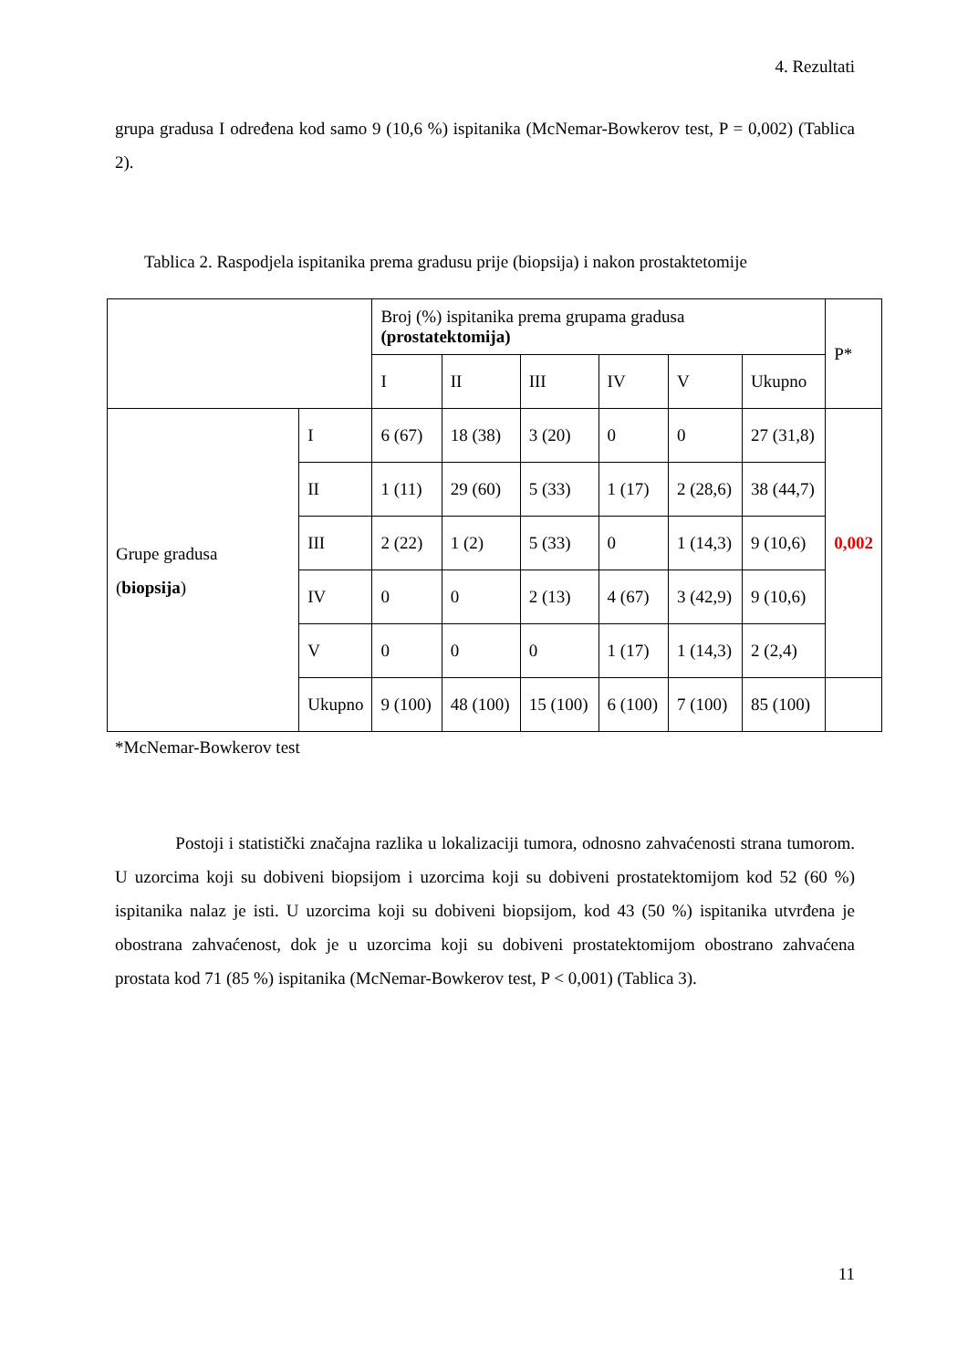4. Rezultati
grupa gradusa I određena kod samo 9 (10,6 %) ispitanika (McNemar-Bowkerov test, P = 0,002) (Tablica 2).
Tablica 2. Raspodjela ispitanika prema gradusu prije (biopsija) i nakon prostaktetomije
| | | Broj (%) ispitanika prema grupama gradusa (prostatektomija) | | | | | | P* |
| | | I | II | III | IV | V | Ukupno | |
| Grupe gradusa ( biopsija ) | I | 6 (67) | 18 (38) | 3 (20) | 0 | 0 | 27 (31,8) | 0,002 |
| | II | 1 (11) | 29 (60) | 5 (33) | 1 (17) | 2 (28,6) | 38 (44,7) | |
| | III | 2 (22) | 1 (2) | 5 (33) | 0 | 1 (14,3) | 9 (10,6) | |
| | IV | 0 | 0 | 2 (13) | 4 (67) | 3 (42,9) | 9 (10,6) | |
| | V | 0 | 0 | 0 | 1 (17) | 1 (14,3) | 2 (2,4) | |
| | Ukupno | 9 (100) | 48 (100) | 15 (100) | 6 (100) | 7 (100) | 85 (100) | |
*McNemar-Bowkerov test
Postoji i statistički značajna razlika u lokalizaciji tumora, odnosno zahvaćenosti strana tumorom. U uzorcima koji su dobiveni biopsijom i uzorcima koji su dobiveni prostatektomijom kod 52 (60 %) ispitanika nalaz je isti. U uzorcima koji su dobiveni biopsijom, kod 43 (50 %) ispitanika utvrđena je obostrana zahvaćenost, dok je u uzorcima koji su dobiveni prostatektomijom obostrano zahvaćena prostata kod 71 (85 %) ispitanika (McNemar-Bowkerov test, P < 0,001) (Tablica 3).
11